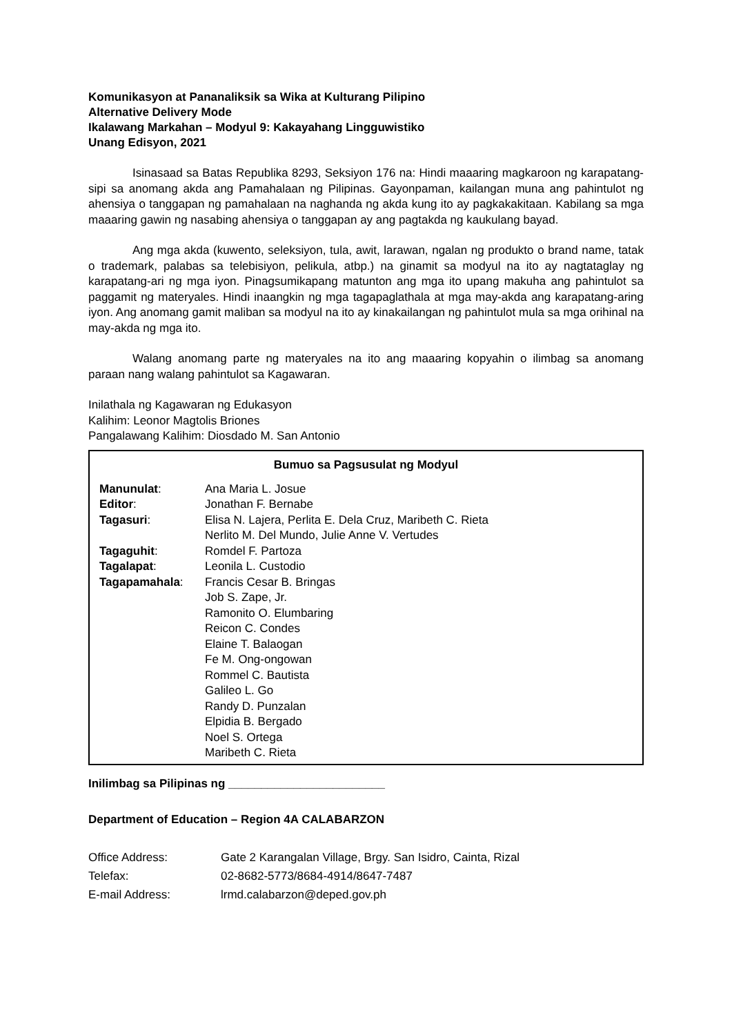Komunikasyon at Pananaliksik sa Wika at Kulturang Pilipino
Alternative Delivery Mode
Ikalawang Markahan – Modyul 9: Kakayahang Lingguwistiko
Unang Edisyon, 2021
Isinasaad sa Batas Republika 8293, Seksiyon 176 na: Hindi maaaring magkaroon ng karapatang-sipi sa anomang akda ang Pamahalaan ng Pilipinas. Gayonpaman, kailangan muna ang pahintulot ng ahensiya o tanggapan ng pamahalaan na naghanda ng akda kung ito ay pagkakakitaan. Kabilang sa mga maaaring gawin ng nasabing ahensiya o tanggapan ay ang pagtakda ng kaukulang bayad.
Ang mga akda (kuwento, seleksiyon, tula, awit, larawan, ngalan ng produkto o brand name, tatak o trademark, palabas sa telebisiyon, pelikula, atbp.) na ginamit sa modyul na ito ay nagtataglay ng karapatang-ari ng mga iyon. Pinagsumikapang matunton ang mga ito upang makuha ang pahintulot sa paggamit ng materyales. Hindi inaangkin ng mga tagapaglathala at mga may-akda ang karapatang-aring iyon. Ang anomang gamit maliban sa modyul na ito ay kinakailangan ng pahintulot mula sa mga orihinal na may-akda ng mga ito.
Walang anomang parte ng materyales na ito ang maaaring kopyahin o ilimbag sa anomang paraan nang walang pahintulot sa Kagawaran.
Inilathala ng Kagawaran ng Edukasyon
Kalihim: Leonor Magtolis Briones
Pangalawang Kalihim: Diosdado M. San Antonio
Bumuo sa Pagsusulat ng Modyul
Manunulat: Ana Maria L. Josue
Editor: Jonathan F. Bernabe
Tagasuri: Elisa N. Lajera, Perlita E. Dela Cruz, Maribeth C. Rieta
Nerlito M. Del Mundo, Julie Anne V. Vertudes
Tagaguhit: Romdel F. Partoza
Tagalapat: Leonila L. Custodio
Tagapamahala: Francis Cesar B. Bringas
Job S. Zape, Jr.
Ramonito O. Elumbaring
Reicon C. Condes
Elaine T. Balaogan
Fe M. Ong-ongowan
Rommel C. Bautista
Galileo L. Go
Randy D. Punzalan
Elpidia B. Bergado
Noel S. Ortega
Maribeth C. Rieta
Inilimbag sa Pilipinas ng ________________________
Department of Education – Region 4A CALABARZON
Office Address: Gate 2 Karangalan Village, Brgy. San Isidro, Cainta, Rizal
Telefax: 02-8682-5773/8684-4914/8647-7487
E-mail Address: lrmd.calabarzon@deped.gov.ph